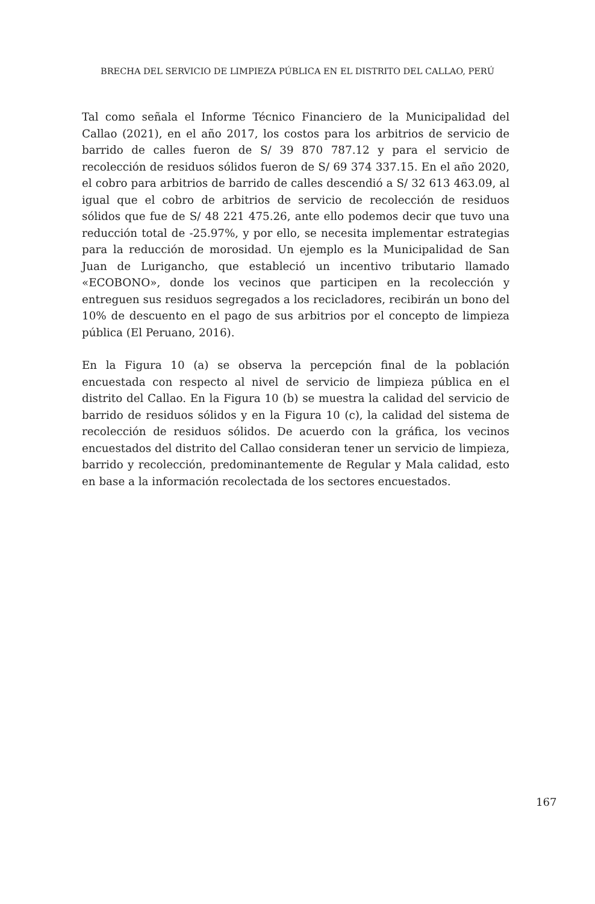BRECHA DEL SERVICIO DE LIMPIEZA PÚBLICA EN EL DISTRITO DEL CALLAO, PERÚ
Tal como señala el Informe Técnico Financiero de la Municipalidad del Callao (2021), en el año 2017, los costos para los arbitrios de servicio de barrido de calles fueron de S/ 39 870 787.12 y para el servicio de recolección de residuos sólidos fueron de S/ 69 374 337.15. En el año 2020, el cobro para arbitrios de barrido de calles descendió a S/ 32 613 463.09, al igual que el cobro de arbitrios de servicio de recolección de residuos sólidos que fue de S/ 48 221 475.26, ante ello podemos decir que tuvo una reducción total de -25.97%, y por ello, se necesita implementar estrategias para la reducción de morosidad. Un ejemplo es la Municipalidad de San Juan de Lurigancho, que estableció un incentivo tributario llamado «ECOBONO», donde los vecinos que participen en la recolección y entreguen sus residuos segregados a los recicladores, recibirán un bono del 10% de descuento en el pago de sus arbitrios por el concepto de limpieza pública (El Peruano, 2016).
En la Figura 10 (a) se observa la percepción final de la población encuestada con respecto al nivel de servicio de limpieza pública en el distrito del Callao. En la Figura 10 (b) se muestra la calidad del servicio de barrido de residuos sólidos y en la Figura 10 (c), la calidad del sistema de recolección de residuos sólidos. De acuerdo con la gráfica, los vecinos encuestados del distrito del Callao consideran tener un servicio de limpieza, barrido y recolección, predominantemente de Regular y Mala calidad, esto en base a la información recolectada de los sectores encuestados.
167